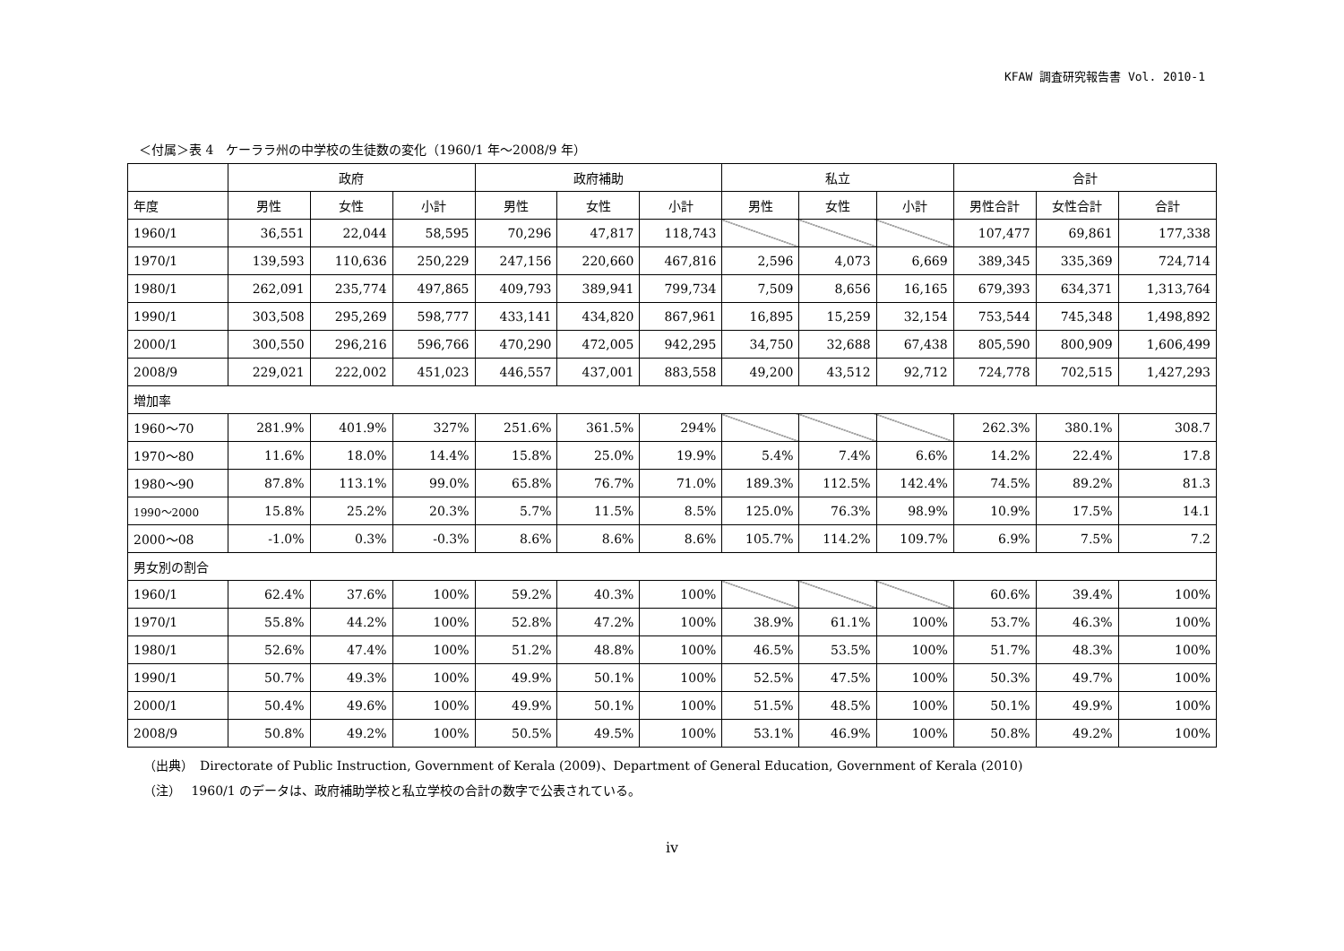KFAW 調査研究報告書 Vol. 2010-1
＜付属＞表 4　ケーララ州の中学校の生徒数の変化（1960/1 年～2008/9 年）
| | 政府 | | | 政府補助 | | | 私立 | | | 合計 | | |
| --- | --- | --- | --- | --- | --- | --- | --- | --- | --- | --- | --- | --- |
| 年度 | 男性 | 女性 | 小計 | 男性 | 女性 | 小計 | 男性 | 女性 | 小計 | 男性合計 | 女性合計 | 合計 |
| 1960/1 | 36,551 | 22,044 | 58,595 | 70,296 | 47,817 | 118,743 | | | | 107,477 | 69,861 | 177,338 |
| 1970/1 | 139,593 | 110,636 | 250,229 | 247,156 | 220,660 | 467,816 | 2,596 | 4,073 | 6,669 | 389,345 | 335,369 | 724,714 |
| 1980/1 | 262,091 | 235,774 | 497,865 | 409,793 | 389,941 | 799,734 | 7,509 | 8,656 | 16,165 | 679,393 | 634,371 | 1,313,764 |
| 1990/1 | 303,508 | 295,269 | 598,777 | 433,141 | 434,820 | 867,961 | 16,895 | 15,259 | 32,154 | 753,544 | 745,348 | 1,498,892 |
| 2000/1 | 300,550 | 296,216 | 596,766 | 470,290 | 472,005 | 942,295 | 34,750 | 32,688 | 67,438 | 805,590 | 800,909 | 1,606,499 |
| 2008/9 | 229,021 | 222,002 | 451,023 | 446,557 | 437,001 | 883,558 | 49,200 | 43,512 | 92,712 | 724,778 | 702,515 | 1,427,293 |
| 増加率 | | | | | | | | | | | | |
| 1960～70 | 281.9% | 401.9% | 327% | 251.6% | 361.5% | 294% | | | | 262.3% | 380.1% | 308.7 |
| 1970～80 | 11.6% | 18.0% | 14.4% | 15.8% | 25.0% | 19.9% | 5.4% | 7.4% | 6.6% | 14.2% | 22.4% | 17.8 |
| 1980～90 | 87.8% | 113.1% | 99.0% | 65.8% | 76.7% | 71.0% | 189.3% | 112.5% | 142.4% | 74.5% | 89.2% | 81.3 |
| 1990～2000 | 15.8% | 25.2% | 20.3% | 5.7% | 11.5% | 8.5% | 125.0% | 76.3% | 98.9% | 10.9% | 17.5% | 14.1 |
| 2000～08 | -1.0% | 0.3% | -0.3% | 8.6% | 8.6% | 8.6% | 105.7% | 114.2% | 109.7% | 6.9% | 7.5% | 7.2 |
| 男女別の割合 | | | | | | | | | | | | |
| 1960/1 | 62.4% | 37.6% | 100% | 59.2% | 40.3% | 100% | | | | 60.6% | 39.4% | 100% |
| 1970/1 | 55.8% | 44.2% | 100% | 52.8% | 47.2% | 100% | 38.9% | 61.1% | 100% | 53.7% | 46.3% | 100% |
| 1980/1 | 52.6% | 47.4% | 100% | 51.2% | 48.8% | 100% | 46.5% | 53.5% | 100% | 51.7% | 48.3% | 100% |
| 1990/1 | 50.7% | 49.3% | 100% | 49.9% | 50.1% | 100% | 52.5% | 47.5% | 100% | 50.3% | 49.7% | 100% |
| 2000/1 | 50.4% | 49.6% | 100% | 49.9% | 50.1% | 100% | 51.5% | 48.5% | 100% | 50.1% | 49.9% | 100% |
| 2008/9 | 50.8% | 49.2% | 100% | 50.5% | 49.5% | 100% | 53.1% | 46.9% | 100% | 50.8% | 49.2% | 100% |
（出典）　Directorate of Public Instruction, Government of Kerala (2009)、Department of General Education, Government of Kerala (2010)
（注）　 1960/1 のデータは、政府補助学校と私立学校の合計の数字で公表されている。
iv